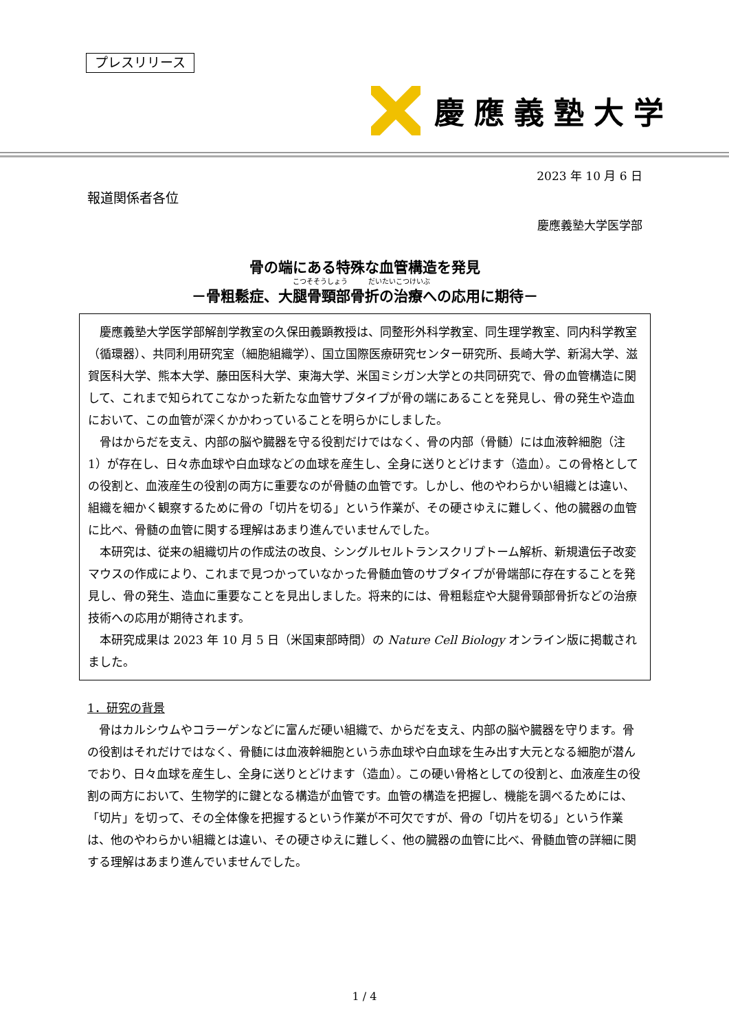プレスリリース
慶應義塾大学
2023 年 10 月 6 日
報道関係者各位
慶應義塾大学医学部
骨の端にある特殊な血管構造を発見
こつそそうしょう　　　だいたいこつけいぶ
－骨粗鬆症、大腿骨頸部骨折の治療への応用に期待－
慶應義塾大学医学部解剖学教室の久保田義顕教授は、同整形外科学教室、同生理学教室、同内科学教室（循環器）、共同利用研究室（細胞組織学）、国立国際医療研究センター研究所、長崎大学、新潟大学、滋賀医科大学、熊本大学、藤田医科大学、東海大学、米国ミシガン大学との共同研究で、骨の血管構造に関して、これまで知られてこなかった新たな血管サブタイプが骨の端にあることを発見し、骨の発生や造血において、この血管が深くかかわっていることを明らかにしました。
骨はからだを支え、内部の脳や臓器を守る役割だけではなく、骨の内部（骨髄）には血液幹細胞（注 1）が存在し、日々赤血球や白血球などの血球を産生し、全身に送りとどけます（造血）。この骨格としての役割と、血液産生の役割の両方に重要なのが骨髄の血管です。しかし、他のやわらかい組織とは違い、組織を細かく観察するために骨の「切片を切る」という作業が、その硬さゆえに難しく、他の臓器の血管に比べ、骨髄の血管に関する理解はあまり進んでいませんでした。
本研究は、従来の組織切片の作成法の改良、シングルセルトランスクリプトーム解析、新規遺伝子改変マウスの作成により、これまで見つかっていなかった骨髄血管のサブタイプが骨端部に存在することを発見し、骨の発生、造血に重要なことを見出しました。将来的には、骨粗鬆症や大腿骨頸部骨折などの治療技術への応用が期待されます。
本研究成果は 2023 年 10 月 5 日（米国東部時間）の Nature Cell Biology オンライン版に掲載されました。
1．研究の背景
骨はカルシウムやコラーゲンなどに富んだ硬い組織で、からだを支え、内部の脳や臓器を守ります。骨の役割はそれだけではなく、骨髄には血液幹細胞という赤血球や白血球を生み出す大元となる細胞が潜んでおり、日々血球を産生し、全身に送りとどけます（造血）。この硬い骨格としての役割と、血液産生の役割の両方において、生物学的に鍵となる構造が血管です。血管の構造を把握し、機能を調べるためには、「切片」を切って、その全体像を把握するという作業が不可欠ですが、骨の「切片を切る」という作業は、他のやわらかい組織とは違い、その硬さゆえに難しく、他の臓器の血管に比べ、骨髄血管の詳細に関する理解はあまり進んでいませんでした。
1 / 4